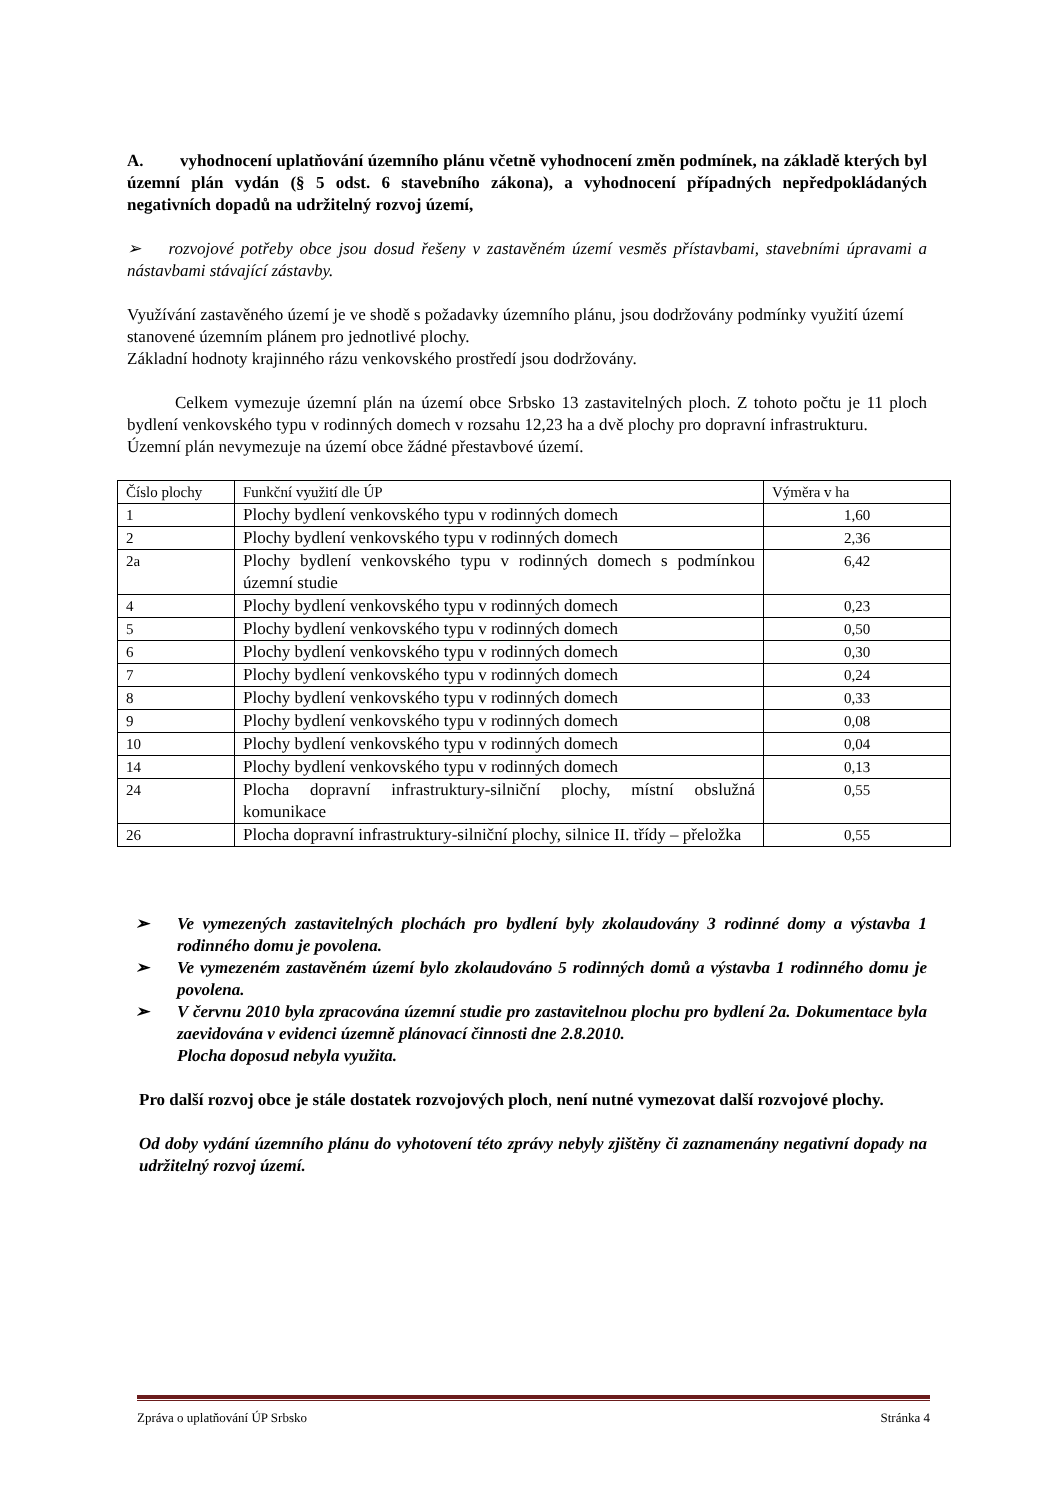A. vyhodnocení uplatňování územního plánu včetně vyhodnocení změn podmínek, na základě kterých byl územní plán vydán (§ 5 odst. 6 stavebního zákona), a vyhodnocení případných nepředpokládaných negativních dopadů na udržitelný rozvoj území,
➢ rozvojové potřeby obce jsou dosud řešeny v zastavěném území vesměs přístavbami, stavebními úpravami a nástavbami stávající zástavby.
Využívání zastavěného území je ve shodě s požadavky územního plánu, jsou dodržovány podmínky využití území stanovené územním plánem pro jednotlivé plochy.
Základní hodnoty krajinného rázu venkovského prostředí jsou dodržovány.
Celkem vymezuje územní plán na území obce Srbsko 13 zastavitelných ploch. Z tohoto počtu je 11 ploch bydlení venkovského typu v rodinných domech v rozsahu 12,23 ha a dvě plochy pro dopravní infrastrukturu.
Územní plán nevymezuje na území obce žádné přestavbové území.
| Číslo plochy | Funkční využití dle ÚP | Výměra v ha |
| 1 | Plochy bydlení venkovského typu v rodinných domech | 1,60 |
| 2 | Plochy bydlení venkovského typu v rodinných domech | 2,36 |
| 2a | Plochy bydlení venkovského typu v rodinných domech s podmínkou územní studie | 6,42 |
| 4 | Plochy bydlení venkovského typu v rodinných domech | 0,23 |
| 5 | Plochy bydlení venkovského typu v rodinných domech | 0,50 |
| 6 | Plochy bydlení venkovského typu v rodinných domech | 0,30 |
| 7 | Plochy bydlení venkovského typu v rodinných domech | 0,24 |
| 8 | Plochy bydlení venkovského typu v rodinných domech | 0,33 |
| 9 | Plochy bydlení venkovského typu v rodinných domech | 0,08 |
| 10 | Plochy bydlení venkovského typu v rodinných domech | 0,04 |
| 14 | Plochy bydlení venkovského typu v rodinných domech | 0,13 |
| 24 | Plocha dopravní infrastruktury-silniční plochy, místní obslužná komunikace | 0,55 |
| 26 | Plocha dopravní infrastruktury-silniční plochy, silnice II. třídy – přeložka | 0,55 |
➢ Ve vymezených zastavitelných plochách pro bydlení byly zkolaudovány 3 rodinné domy a výstavba 1 rodinného domu je povolena.
➢ Ve vymezeném zastavěném území bylo zkolaudováno 5 rodinných domů a výstavba 1 rodinného domu je povolena.
➢ V červnu 2010 byla zpracována územní studie pro zastavitelnou plochu pro bydlení 2a. Dokumentace byla zaevidována v evidenci územně plánovací činnosti dne 2.8.2010.
Plocha doposud nebyla využita.
Pro další rozvoj obce je stále dostatek rozvojových ploch, není nutné vymezovat další rozvojové plochy.
Od doby vydání územního plánu do vyhotovení této zprávy nebyly zjištěny či zaznamenány negativní dopady na udržitelný rozvoj území.
Zpráva o uplatňování ÚP Srbsko Stránka 4